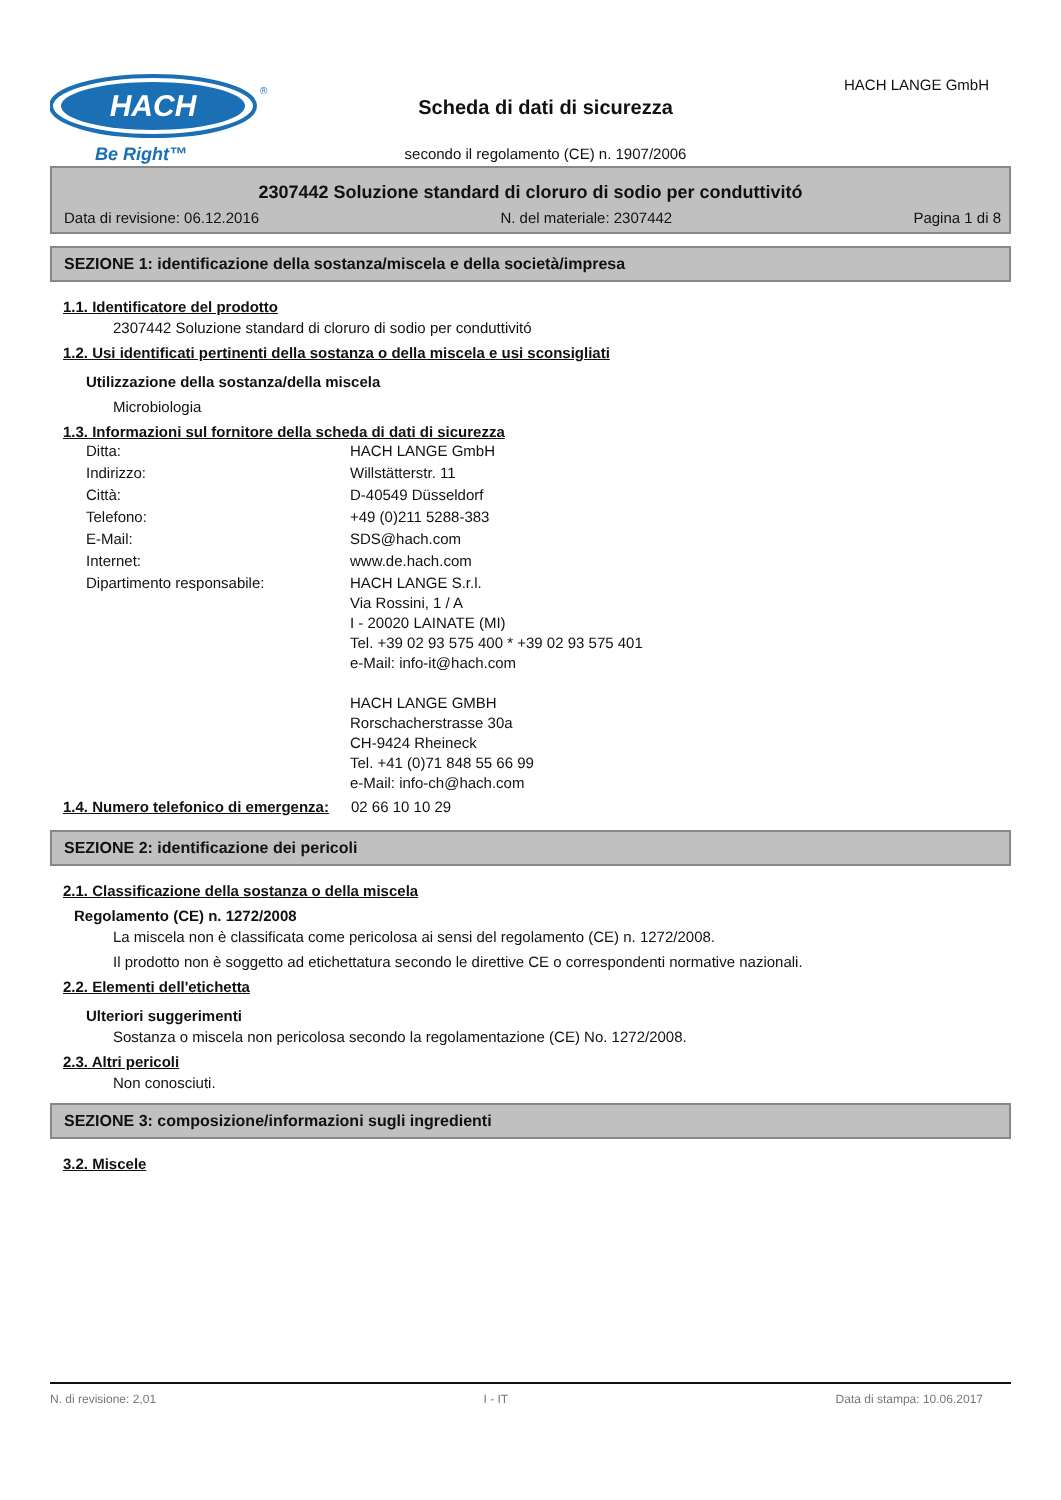HACH
®
Be Right™
HACH LANGE GmbH
Scheda di dati di sicurezza
secondo il regolamento (CE) n. 1907/2006
2307442 Soluzione standard di cloruro di sodio per conduttivitó
Data di revisione: 06.12.2016 N. del materiale: 2307442 Pagina 1 di 8
SEZIONE 1: identificazione della sostanza/miscela e della società/impresa
1.1. Identificatore del prodotto
2307442 Soluzione standard di cloruro di sodio per conduttivitó
1.2. Usi identificati pertinenti della sostanza o della miscela e usi sconsigliati
Utilizzazione della sostanza/della miscela
Microbiologia
1.3. Informazioni sul fornitore della scheda di dati di sicurezza
| Ditta: | HACH LANGE GmbH |
| Indirizzo: | Willstätterstr. 11 |
| Città: | D-40549 Düsseldorf |
| Telefono: | +49 (0)211 5288-383 |
| E-Mail: | SDS@hach.com |
| Internet: | www.de.hach.com |
| Dipartimento responsabile: | HACH LANGE S.r.l. Via Rossini, 1 / A I - 20020 LAINATE (MI) Tel. +39 02 93 575 400 * +39 02 93 575 401 e-Mail: info-it@hach.com HACH LANGE GMBH Rorschacherstrasse 30a CH-9424 Rheineck Tel. +41 (0)71 848 55 66 99 e-Mail: info-ch@hach.com |
| 1.4. Numero telefonico di emergenza: | 02 66 10 10 29 |
SEZIONE 2: identificazione dei pericoli
2.1. Classificazione della sostanza o della miscela
Regolamento (CE) n. 1272/2008
La miscela non è classificata come pericolosa ai sensi del regolamento (CE) n. 1272/2008.
Il prodotto non è soggetto ad etichettatura secondo le direttive CE o correspondenti normative nazionali.
2.2. Elementi dell'etichetta
Ulteriori suggerimenti
Sostanza o miscela non pericolosa secondo la regolamentazione (CE) No. 1272/2008.
2.3. Altri pericoli
Non conosciuti.
SEZIONE 3: composizione/informazioni sugli ingredienti
3.2. Miscele
N. di revisione: 2,01 I - IT Data di stampa: 10.06.2017